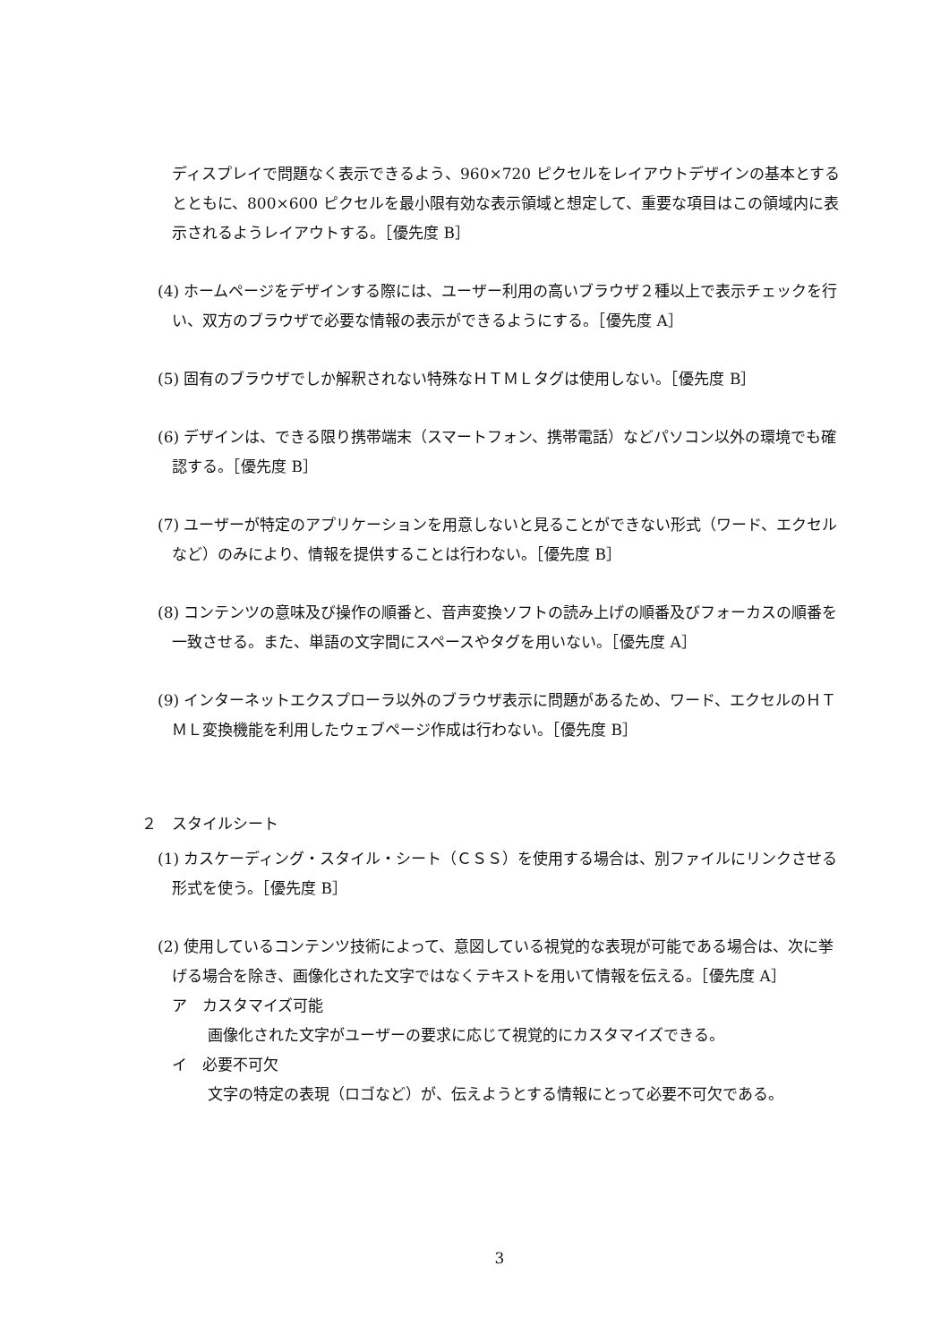ディスプレイで問題なく表示できるよう、960×720 ピクセルをレイアウトデザインの基本とするとともに、800×600 ピクセルを最小限有効な表示領域と想定して、重要な項目はこの領域内に表示されるようレイアウトする。［優先度 B］
(4) ホームページをデザインする際には、ユーザー利用の高いブラウザ２種以上で表示チェックを行い、双方のブラウザで必要な情報の表示ができるようにする。［優先度 A］
(5) 固有のブラウザでしか解釈されない特殊なＨＴＭＬタグは使用しない。［優先度 B］
(6) デザインは、できる限り携帯端末（スマートフォン、携帯電話）などパソコン以外の環境でも確認する。［優先度 B］
(7) ユーザーが特定のアプリケーションを用意しないと見ることができない形式（ワード、エクセルなど）のみにより、情報を提供することは行わない。［優先度 B］
(8) コンテンツの意味及び操作の順番と、音声変換ソフトの読み上げの順番及びフォーカスの順番を一致させる。また、単語の文字間にスペースやタグを用いない。［優先度 A］
(9) インターネットエクスプローラ以外のブラウザ表示に問題があるため、ワード、エクセルのＨＴＭＬ変換機能を利用したウェブページ作成は行わない。［優先度 B］
２　スタイルシート
(1) カスケーディング・スタイル・シート（ＣＳＳ）を使用する場合は、別ファイルにリンクさせる形式を使う。［優先度 B］
(2) 使用しているコンテンツ技術によって、意図している視覚的な表現が可能である場合は、次に挙げる場合を除き、画像化された文字ではなくテキストを用いて情報を伝える。［優先度 A］
ア　カスタマイズ可能
画像化された文字がユーザーの要求に応じて視覚的にカスタマイズできる。
イ　必要不可欠
文字の特定の表現（ロゴなど）が、伝えようとする情報にとって必要不可欠である。
3